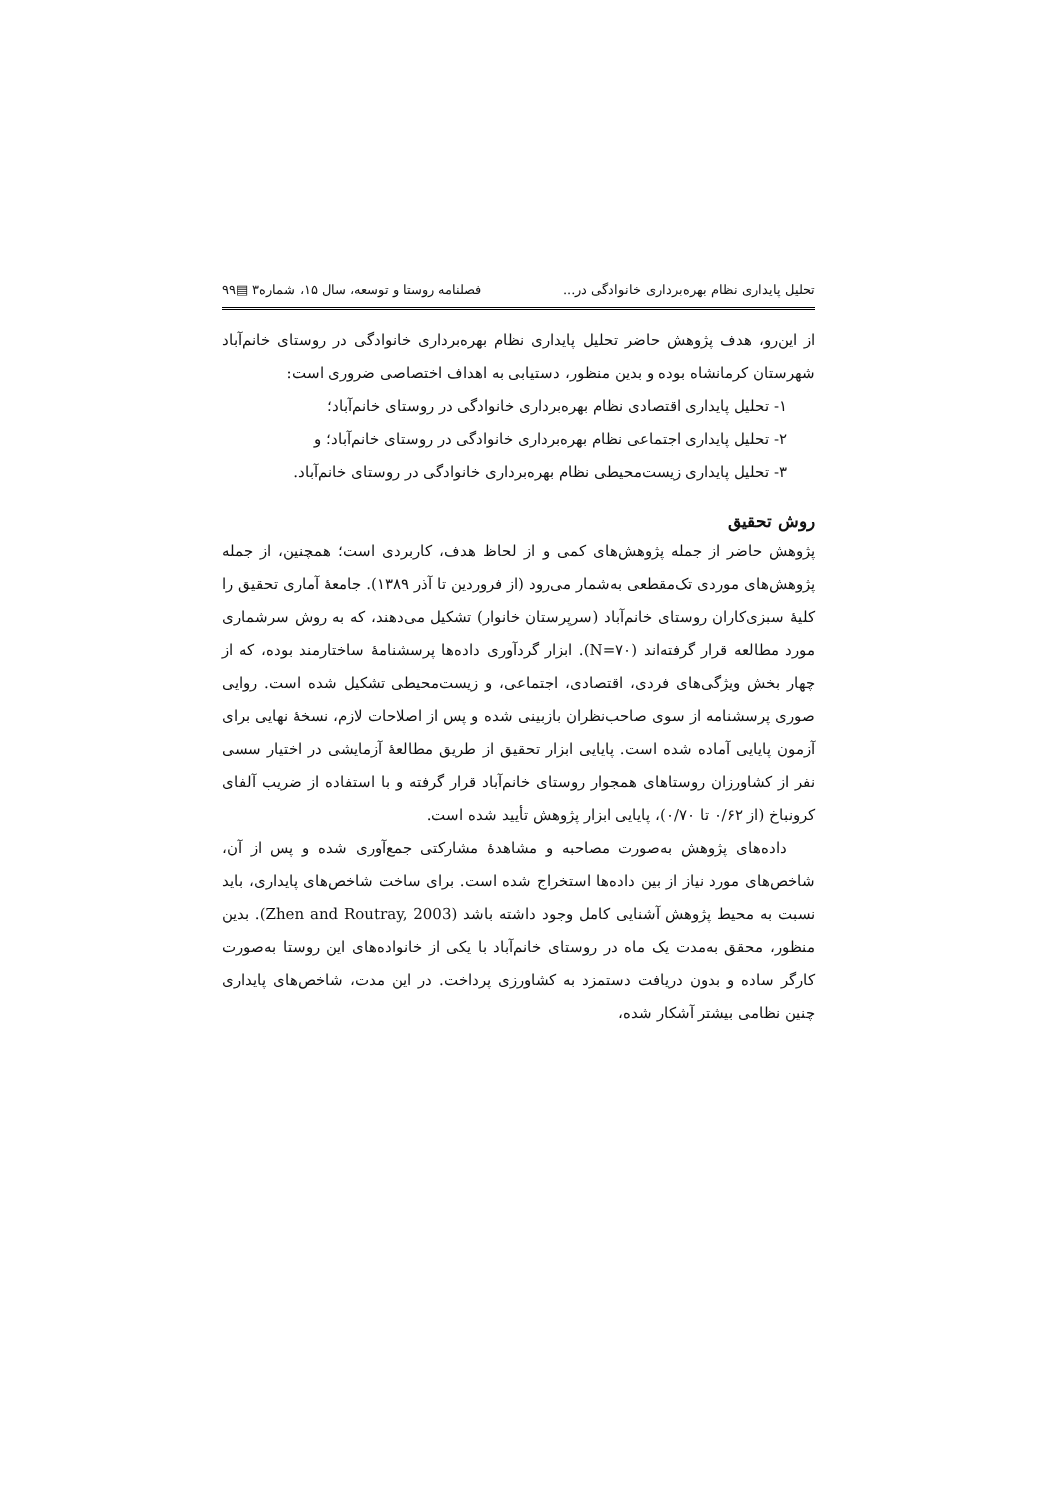تحلیل پایداری نظام بهره‌برداری خانوادگی در... فصلنامه روستا و توسعه، سال ۱۵، شماره۳ ▤۹۹
از این‌رو، هدف پژوهش حاضر تحلیل پایداری نظام بهره‌برداری خانوادگی در روستای خانم‌آباد شهرستان کرمانشاه بوده و بدین منظور، دستیابی به اهداف اختصاصی ضروری است:
۱- تحلیل پایداری اقتصادی نظام بهره‌برداری خانوادگی در روستای خانم‌آباد؛
۲- تحلیل پایداری اجتماعی نظام بهره‌برداری خانوادگی در روستای خانم‌آباد؛ و
۳- تحلیل پایداری زیست‌محیطی نظام بهره‌برداری خانوادگی در روستای خانم‌آباد.
روش تحقیق
پژوهش حاضر از جمله پژوهش‌های کمی و از لحاظ هدف، کاربردی است؛ همچنین، از جمله پژوهش‌های موردی تک‌مقطعی به‌شمار می‌رود (از فروردین تا آذر ۱۳۸۹). جامعهٔ آماری تحقیق را کلیهٔ سبزی‌کاران روستای خانم‌آباد (سرپرستان خانوار) تشکیل می‌دهند، که به روش سرشماری مورد مطالعه قرار گرفته‌اند (N=۷۰). ابزار گردآوری داده‌ها پرسشنامهٔ ساختارمند بوده، که از چهار بخش ویژگی‌های فردی، اقتصادی، اجتماعی، و زیست‌محیطی تشکیل شده است. روایی صوری پرسشنامه از سوی صاحب‌نظران بازبینی شده و پس از اصلاحات لازم، نسخهٔ نهایی برای آزمون پایایی آماده شده است. پایایی ابزار تحقیق از طریق مطالعهٔ آزمایشی در اختیار سسی نفر از کشاورزان روستاهای همجوار روستای خانم‌آباد قرار گرفته و با استفاده از ضریب آلفای کرونباخ (از ۰/۶۲ تا ۰/۷۰)، پایایی ابزار پژوهش تأیید شده است.
داده‌های پژوهش به‌صورت مصاحبه و مشاهدهٔ مشارکتی جمع‌آوری شده و پس از آن، شاخص‌های مورد نیاز از بین داده‌ها استخراج شده است. برای ساخت شاخص‌های پایداری، باید نسبت به محیط پژوهش آشنایی کامل وجود داشته باشد (Zhen and Routray, 2003). بدین منظور، محقق به‌مدت یک ماه در روستای خانم‌آباد با یکی از خانواده‌های این روستا به‌صورت کارگر ساده و بدون دریافت دستمزد به کشاورزی پرداخت. در این مدت، شاخص‌های پایداری چنین نظامی بیشتر آشکار شده،